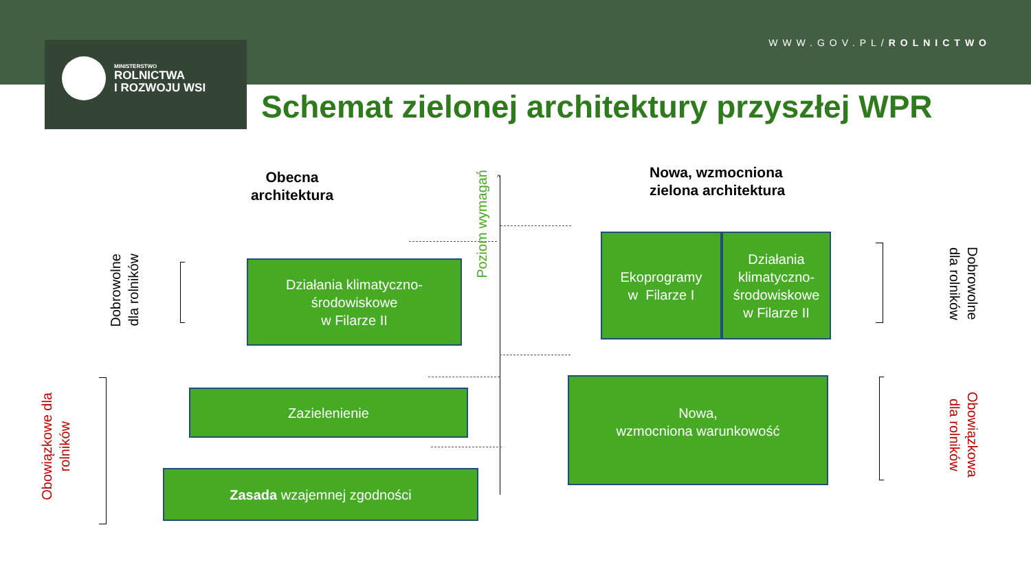MINISTERSTWO
ROLNICTWA
I ROZWOJU WSI
WWW.GOV.PL/ROLNICTWO
Schemat zielonej architektury przyszłej WPR
^
Dobrowolne
dla rolników
Obowiązkowe dla
rolników
Obecna architektura
Działania klimatyczno-
środowiskowe
w Filarze II
Zazielenienie
Zasada wzajemnej zgodności
Poziom wymagań
Nowa, wzmocniona zielona architektura
Ekoprogramy
w Filarze I
Działania klimatyczno-
środowiskowe
w Filarze II
Nowa,
wzmocniona warunkowość
Dobrowolne
dla rolników
Obowiązkowa
dla rolników